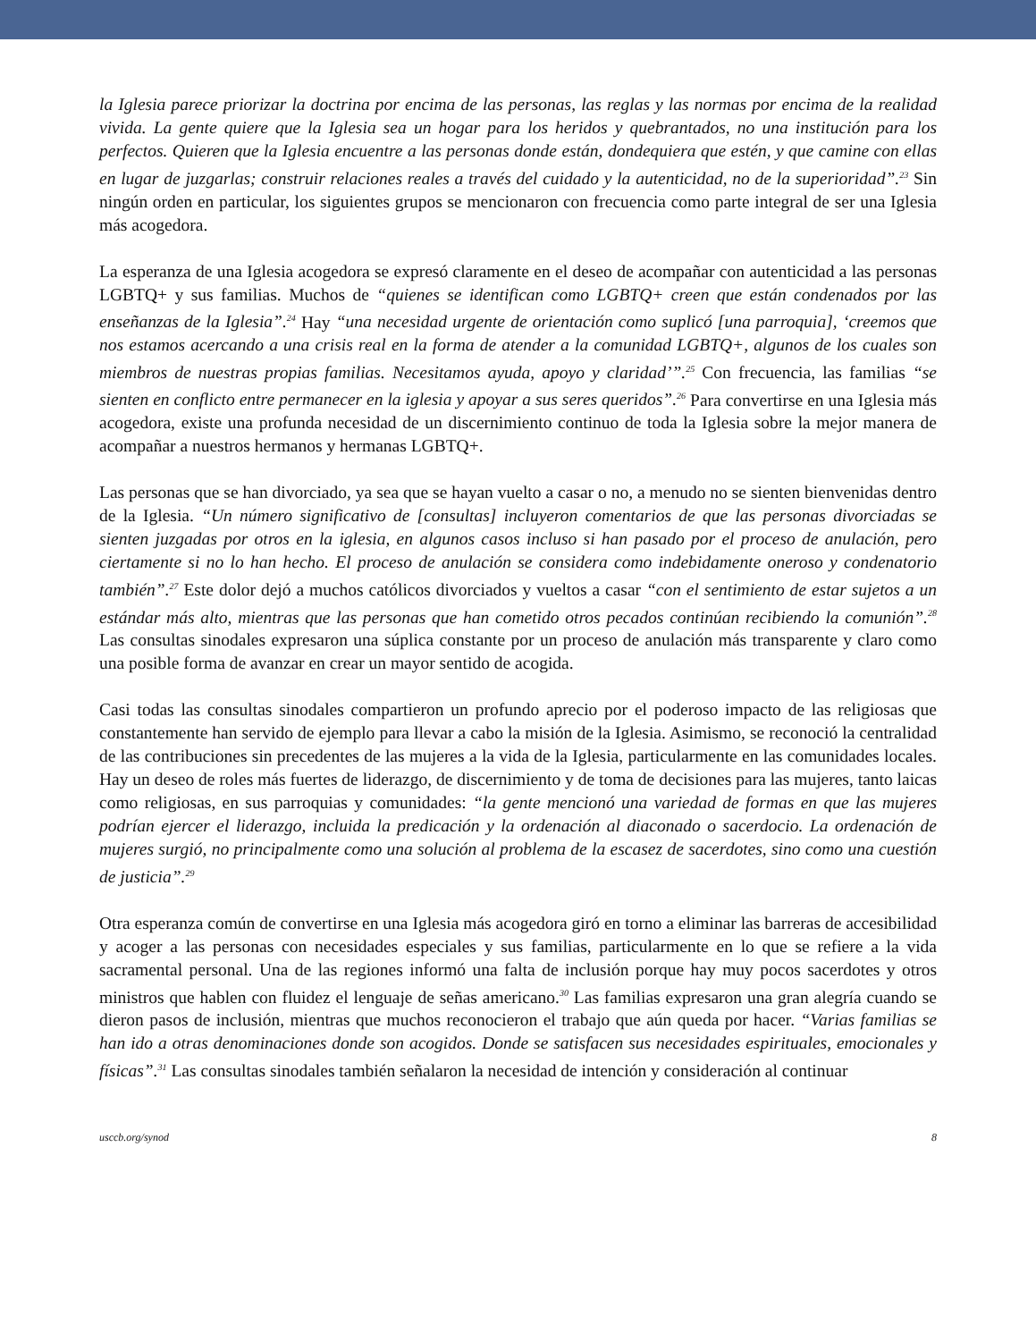la Iglesia parece priorizar la doctrina por encima de las personas, las reglas y las normas por encima de la realidad vivida. La gente quiere que la Iglesia sea un hogar para los heridos y quebrantados, no una institución para los perfectos. Quieren que la Iglesia encuentre a las personas donde están, dondequiera que estén, y que camine con ellas en lugar de juzgarlas; construir relaciones reales a través del cuidado y la autenticidad, no de la superioridad”.<sup>23</sup> Sin ningún orden en particular, los siguientes grupos se mencionaron con frecuencia como parte integral de ser una Iglesia más acogedora.
La esperanza de una Iglesia acogedora se expresó claramente en el deseo de acompañar con autenticidad a las personas LGBTQ+ y sus familias. Muchos de “quienes se identifican como LGBTQ+ creen que están condenados por las enseñanzas de la Iglesia”.<sup>24</sup> Hay “una necesidad urgente de orientación como suplicó [una parroquia], ‘creemos que nos estamos acercando a una crisis real en la forma de atender a la comunidad LGBTQ+, algunos de los cuales son miembros de nuestras propias familias. Necesitamos ayuda, apoyo y claridad’”.<sup>25</sup> Con frecuencia, las familias “se sienten en conflicto entre permanecer en la iglesia y apoyar a sus seres queridos”.<sup>26</sup> Para convertirse en una Iglesia más acogedora, existe una profunda necesidad de un discernimiento continuo de toda la Iglesia sobre la mejor manera de acompañar a nuestros hermanos y hermanas LGBTQ+.
Las personas que se han divorciado, ya sea que se hayan vuelto a casar o no, a menudo no se sienten bienvenidas dentro de la Iglesia. “Un número significativo de [consultas] incluyeron comentarios de que las personas divorciadas se sienten juzgadas por otros en la iglesia, en algunos casos incluso si han pasado por el proceso de anulación, pero ciertamente si no lo han hecho. El proceso de anulación se considera como indebidamente oneroso y condenatorio también”.<sup>27</sup> Este dolor dejó a muchos católicos divorciados y vueltos a casar “con el sentimiento de estar sujetos a un estándar más alto, mientras que las personas que han cometido otros pecados continúan recibiendo la comunión”.<sup>28</sup> Las consultas sinodales expresaron una súplica constante por un proceso de anulación más transparente y claro como una posible forma de avanzar en crear un mayor sentido de acogida.
Casi todas las consultas sinodales compartieron un profundo aprecio por el poderoso impacto de las religiosas que constantemente han servido de ejemplo para llevar a cabo la misión de la Iglesia. Asimismo, se reconoció la centralidad de las contribuciones sin precedentes de las mujeres a la vida de la Iglesia, particularmente en las comunidades locales. Hay un deseo de roles más fuertes de liderazgo, de discernimiento y de toma de decisiones para las mujeres, tanto laicas como religiosas, en sus parroquias y comunidades: “la gente mencionó una variedad de formas en que las mujeres podrían ejercer el liderazgo, incluida la predicación y la ordenación al diaconado o sacerdocio. La ordenación de mujeres surgió, no principalmente como una solución al problema de la escasez de sacerdotes, sino como una cuestión de justicia”.<sup>29</sup>
Otra esperanza común de convertirse en una Iglesia más acogedora giró en torno a eliminar las barreras de accesibilidad y acoger a las personas con necesidades especiales y sus familias, particularmente en lo que se refiere a la vida sacramental personal. Una de las regiones informó una falta de inclusión porque hay muy pocos sacerdotes y otros ministros que hablen con fluidez el lenguaje de señas americano.<sup>30</sup> Las familias expresaron una gran alegría cuando se dieron pasos de inclusión, mientras que muchos reconocieron el trabajo que aún queda por hacer. “Varias familias se han ido a otras denominaciones donde son acogidos. Donde se satisfacen sus necesidades espirituales, emocionales y físicas”.<sup>31</sup> Las consultas sinodales también señalaron la necesidad de intención y consideración al continuar
usccb.org/synod 8